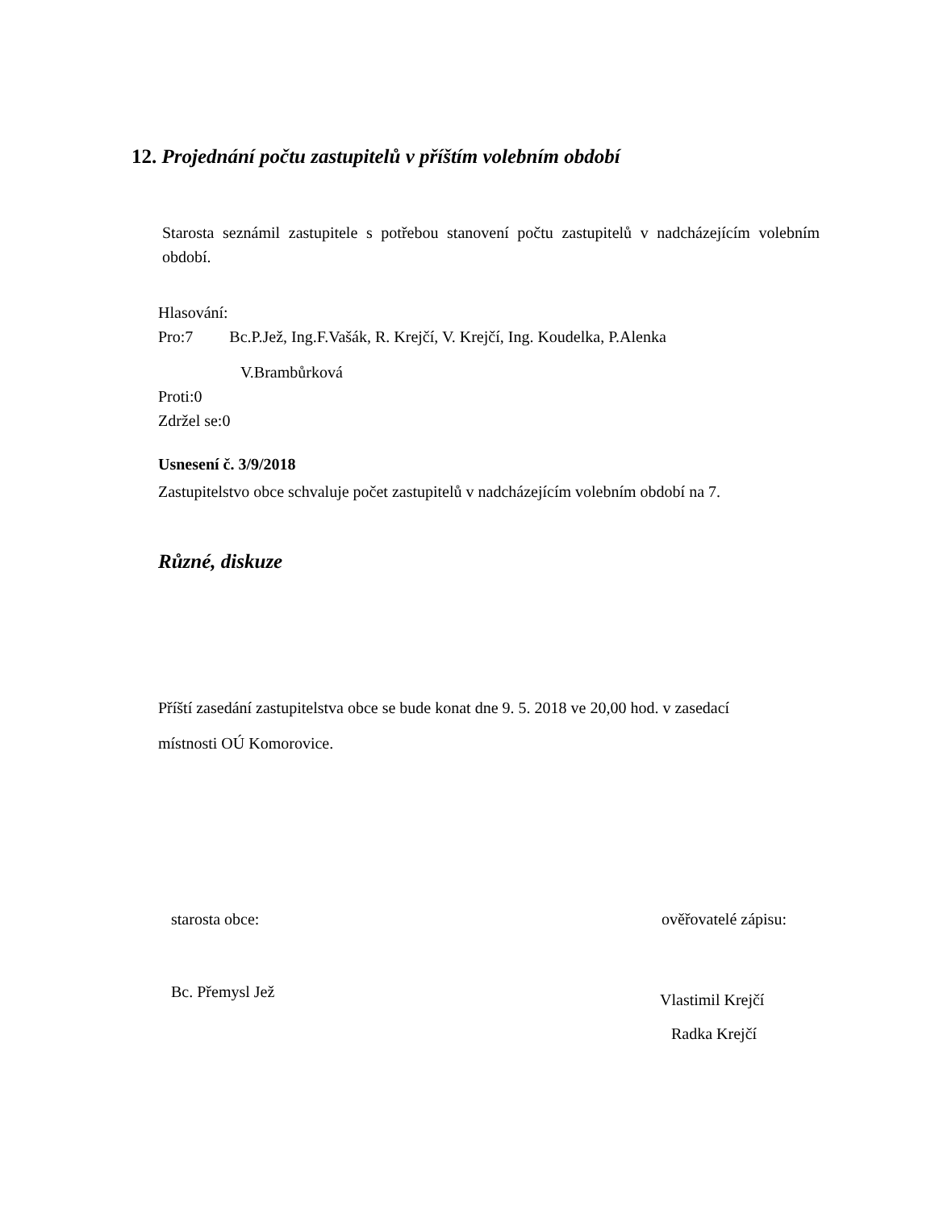12. Projednání počtu zastupitelů v příštím volebním období
Starosta seznámil zastupitele s potřebou stanovení počtu zastupitelů v nadcházejícím volebním období.
Hlasování:
Pro:7 Bc.P.Jež, Ing.F.Vašák, R. Krejčí, V. Krejčí, Ing. Koudelka, P.Alenka
V.Brambůrková
Proti:0
Zdržel se:0
Usnesení č. 3/9/2018
Zastupitelstvo obce schvaluje počet zastupitelů v nadcházejícím volebním období na 7.
Různé, diskuze
Příští zasedání zastupitelstva obce se bude konat dne 9. 5. 2018 ve 20,00 hod. v zasedací
místnosti OÚ Komorovice.
starosta obce: ověřovatelé zápisu:
Bc. Přemysl Jež
Vlastimil Krejčí
Radka Krejčí